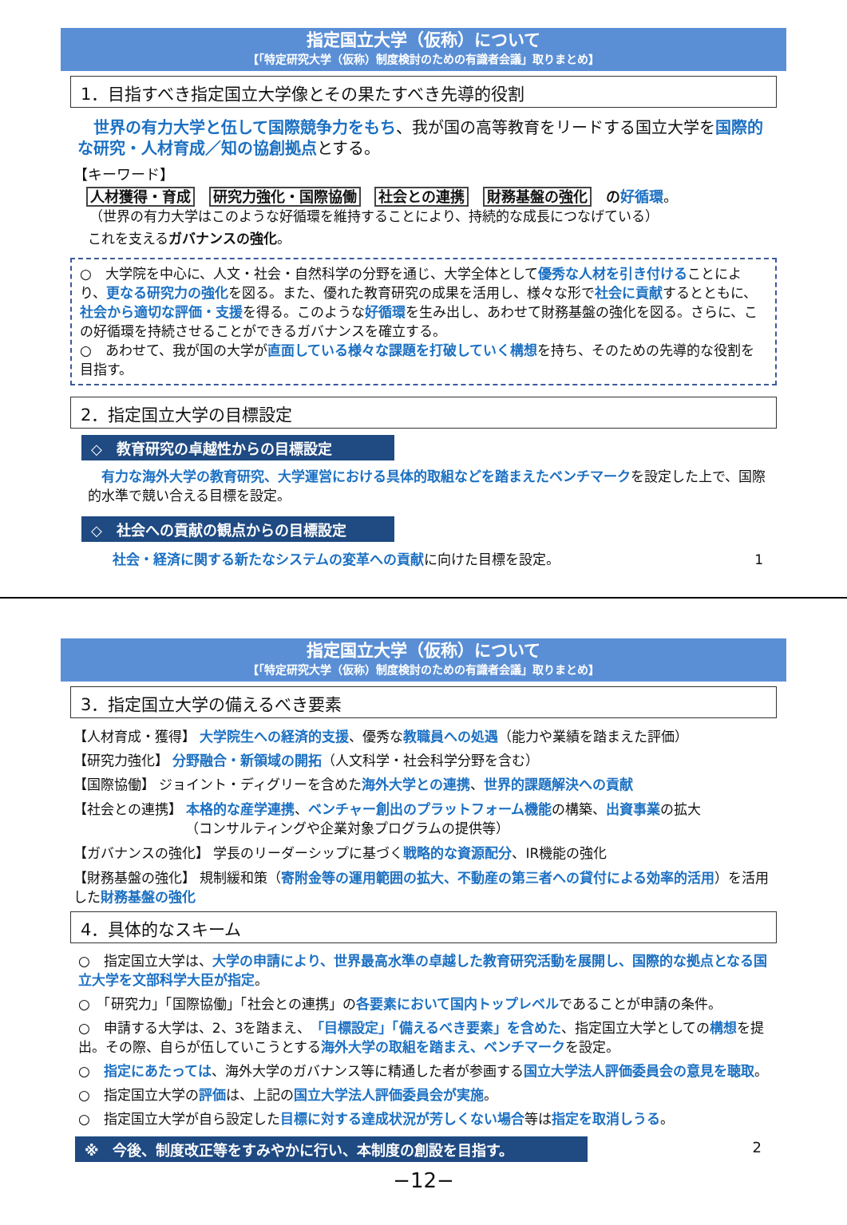指定国立大学（仮称）について
【「特定研究大学（仮称）制度検討のための有識者会議」取りまとめ】
1．目指すべき指定国立大学像とその果たすべき先導的役割
　世界の有力大学と伍して国際競争力をもち、我が国の高等教育をリードする国立大学を国際的な研究・人材育成／知の協創拠点とする。
【キーワード】
人材獲得・育成 研究力強化・国際協働 社会との連携 財務基盤の強化 の好循環。
（世界の有力大学はこのような好循環を維持することにより、持続的な成長につなげている）
これを支えるガバナンスの強化。
○　大学院を中心に、人文・社会・自然科学の分野を通じ、大学全体として優秀な人材を引き付けることにより、更なる研究力の強化を図る。また、優れた教育研究の成果を活用し、様々な形で社会に貢献するとともに、社会から適切な評価・支援を得る。このような好循環を生み出し、あわせて財務基盤の強化を図る。さらに、この好循環を持続させることができるガバナンスを確立する。
○　あわせて、我が国の大学が直面している様々な課題を打破していく構想を持ち、そのための先導的な役割を目指す。
2．指定国立大学の目標設定
◇　教育研究の卓越性からの目標設定
　有力な海外大学の教育研究、大学運営における具体的取組などを踏まえたベンチマークを設定した上で、国際的水準で競い合える目標を設定。
◇　社会への貢献の観点からの目標設定
　社会・経済に関する新たなシステムの変革への貢献に向けた目標を設定。 1
指定国立大学（仮称）について
【「特定研究大学（仮称）制度検討のための有識者会議」取りまとめ】
3．指定国立大学の備えるべき要素
【人材育成・獲得】 大学院生への経済的支援、優秀な教職員への処遇（能力や業績を踏まえた評価）
【研究力強化】 分野融合・新領域の開拓（人文科学・社会科学分野を含む）
【国際協働】 ジョイント・ディグリーを含めた海外大学との連携、世界的課題解決への貢献
【社会との連携】 本格的な産学連携、ベンチャー創出のプラットフォーム機能の構築、出資事業の拡大
（コンサルティングや企業対象プログラムの提供等）
【ガバナンスの強化】 学長のリーダーシップに基づく戦略的な資源配分、IR機能の強化
【財務基盤の強化】 規制緩和策（寄附金等の運用範囲の拡大、不動産の第三者への貸付による効率的活用）を活用した財務基盤の強化
4．具体的なスキーム
○　指定国立大学は、大学の申請により、世界最高水準の卓越した教育研究活動を展開し、国際的な拠点となる国立大学を文部科学大臣が指定。
○　「研究力」「国際協働」「社会との連携」の各要素において国内トップレベルであることが申請の条件。
○　申請する大学は、2、3を踏まえ、「目標設定」「備えるべき要素」を含めた、指定国立大学としての構想を提出。その際、自らが伍していこうとする海外大学の取組を踏まえ、ベンチマークを設定。
○　指定にあたっては、海外大学のガバナンス等に精通した者が参画する国立大学法人評価委員会の意見を聴取。
○　指定国立大学の評価は、上記の国立大学法人評価委員会が実施。
○　指定国立大学が自ら設定した目標に対する達成状況が芳しくない場合等は指定を取消しうる。
※　今後、制度改正等をすみやかに行い、本制度の創設を目指す。 2
−12−